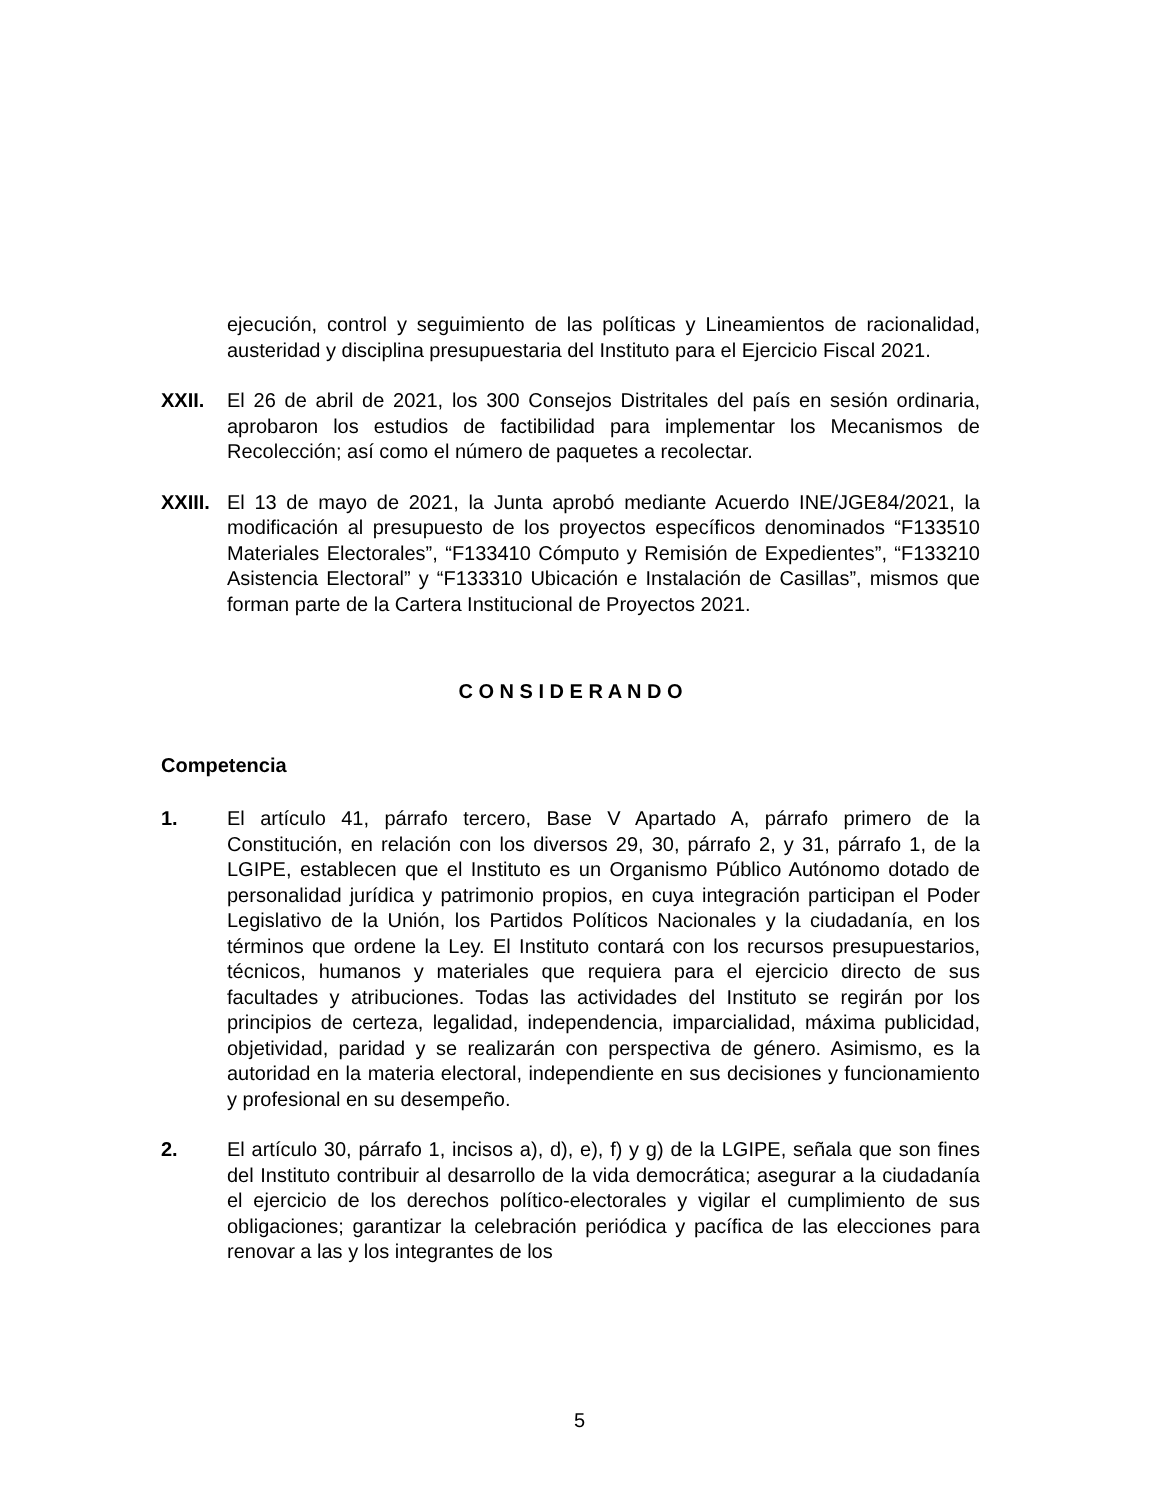ejecución, control y seguimiento de las políticas y Lineamientos de racionalidad, austeridad y disciplina presupuestaria del Instituto para el Ejercicio Fiscal 2021.
XXII. El 26 de abril de 2021, los 300 Consejos Distritales del país en sesión ordinaria, aprobaron los estudios de factibilidad para implementar los Mecanismos de Recolección; así como el número de paquetes a recolectar.
XXIII.
El 13 de mayo de 2021, la Junta aprobó mediante Acuerdo INE/JGE84/2021, la modificación al presupuesto de los proyectos específicos denominados “F133510 Materiales Electorales”, “F133410 Cómputo y Remisión de Expedientes”, “F133210 Asistencia Electoral” y “F133310 Ubicación e Instalación de Casillas”, mismos que forman parte de la Cartera Institucional de Proyectos 2021.
C O N S I D E R A N D O
Competencia
1. El artículo 41, párrafo tercero, Base V Apartado A, párrafo primero de la Constitución, en relación con los diversos 29, 30, párrafo 2, y 31, párrafo 1, de la LGIPE, establecen que el Instituto es un Organismo Público Autónomo dotado de personalidad jurídica y patrimonio propios, en cuya integración participan el Poder Legislativo de la Unión, los Partidos Políticos Nacionales y la ciudadanía, en los términos que ordene la Ley. El Instituto contará con los recursos presupuestarios, técnicos, humanos y materiales que requiera para el ejercicio directo de sus facultades y atribuciones. Todas las actividades del Instituto se regirán por los principios de certeza, legalidad, independencia, imparcialidad, máxima publicidad, objetividad, paridad y se realizarán con perspectiva de género. Asimismo, es la autoridad en la materia electoral, independiente en sus decisiones y funcionamiento y profesional en su desempeño.
2. El artículo 30, párrafo 1, incisos a), d), e), f) y g) de la LGIPE, señala que son fines del Instituto contribuir al desarrollo de la vida democrática; asegurar a la ciudadanía el ejercicio de los derechos político-electorales y vigilar el cumplimiento de sus obligaciones; garantizar la celebración periódica y pacífica de las elecciones para renovar a las y los integrantes de los
5